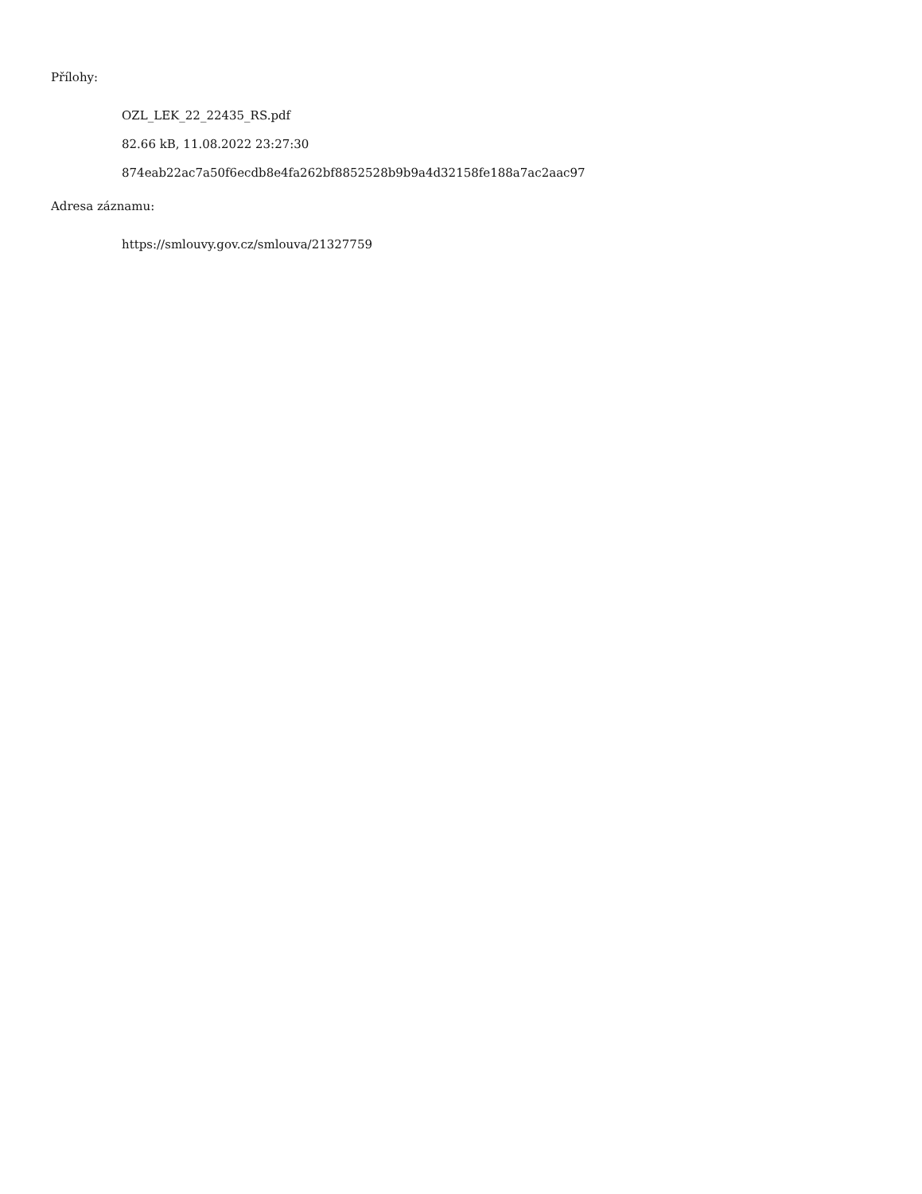Přílohy:
OZL_LEK_22_22435_RS.pdf
82.66 kB, 11.08.2022 23:27:30
874eab22ac7a50f6ecdb8e4fa262bf8852528b9b9a4d32158fe188a7ac2aac97
Adresa záznamu:
https://smlouvy.gov.cz/smlouva/21327759